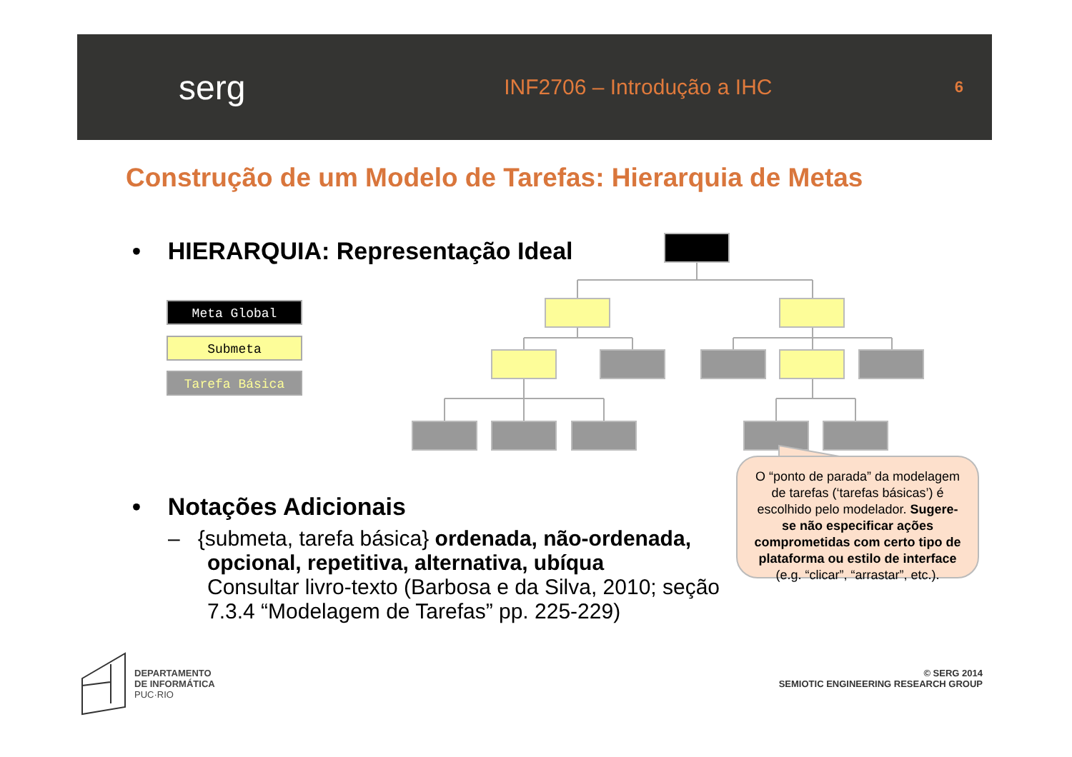serg
INF2706 – Introdução a IHC
6
Construção de um Modelo de Tarefas: Hierarquia de Metas
• HIERARQUIA: Representação Ideal
Meta Global
Submeta
Tarefa Básica
O “ponto de parada” da modelagem de tarefas (‘tarefas básicas’) é escolhido pelo modelador. Sugere-se não especificar ações comprometidas com certo tipo de plataforma ou estilo de interface (e.g. “clicar”, “arrastar”, etc.).
• Notações Adicionais
– {submeta, tarefa básica} ordenada, não-ordenada, opcional, repetitiva, alternativa, ubíqua
Consultar livro-texto (Barbosa e da Silva, 2010; seção 7.3.4 “Modelagem de Tarefas” pp. 225-229)
DEPARTAMENTO
DE INFORMÁTICA
PUC·RIO
© SERG 2014
SEMIOTIC ENGINEERING RESEARCH GROUP